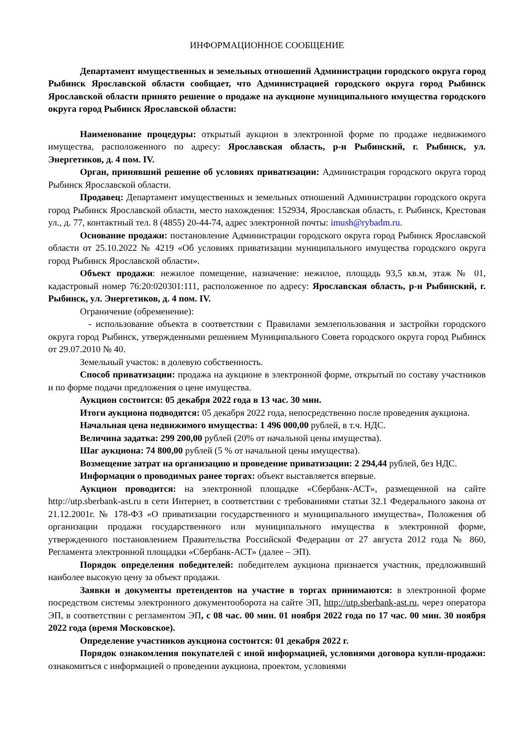ИНФОРМАЦИОННОЕ СООБЩЕНИЕ
Департамент имущественных и земельных отношений Администрации городского округа город Рыбинск Ярославской области сообщает, что Администрацией городского округа город Рыбинск Ярославской области принято решение о продаже на аукционе муниципального имущества городского округа город Рыбинск Ярославской области:
Наименование процедуры: открытый аукцион в электронной форме по продаже недвижимого имущества, расположенного по адресу: Ярославская область, р-н Рыбинский, г. Рыбинск, ул. Энергетиков, д. 4 пом. IV.
Орган, принявший решение об условиях приватизации: Администрация городского округа город Рыбинск Ярославской области.
Продавец: Департамент имущественных и земельных отношений Администрации городского округа город Рыбинск Ярославской области, место нахождения: 152934, Ярославская область, г. Рыбинск, Крестовая ул., д. 77, контактный тел. 8 (4855) 20-44-74, адрес электронной почты: imush@rybadm.ru.
Основание продажи: постановление Администрации городского округа город Рыбинск Ярославской области от 25.10.2022 № 4219 «Об условиях приватизации муниципального имущества городского округа город Рыбинск Ярославской области».
Объект продажи: нежилое помещение, назначение: нежилое, площадь 93,5 кв.м, этаж № 01, кадастровый номер 76:20:020301:111, расположенное по адресу: Ярославская область, р-н Рыбинский, г. Рыбинск, ул. Энергетиков, д. 4 пом. IV.
Ограничение (обременение):
- использование объекта в соответствии с Правилами землепользования и застройки городского округа город Рыбинск, утвержденными решением Муниципального Совета городского округа город Рыбинск от 29.07.2010 № 40.
Земельный участок: в долевую собственность.
Способ приватизации: продажа на аукционе в электронной форме, открытый по составу участников и по форме подачи предложения о цене имущества.
Аукцион состоится: 05 декабря 2022 года в 13 час. 30 мин.
Итоги аукциона подводятся: 05 декабря 2022 года, непосредственно после проведения аукциона.
Начальная цена недвижимого имущества: 1 496 000,00 рублей, в т.ч. НДС.
Величина задатка: 299 200,00 рублей (20% от начальной цены имущества).
Шаг аукциона: 74 800,00 рублей (5 % от начальной цены имущества).
Возмещение затрат на организацию и проведение приватизации: 2 294,44 рублей, без НДС.
Информация о проводимых ранее торгах: объект выставляется впервые.
Аукцион проводится: на электронной площадке «Сбербанк-АСТ», размещенной на сайте http://utp.sberbank-ast.ru в сети Интернет, в соответствии с требованиями статьи 32.1 Федерального закона от 21.12.2001г. № 178-ФЗ «О приватизации государственного и муниципального имущества», Положения об организации продажи государственного или муниципального имущества в электронной форме, утвержденного постановлением Правительства Российской Федерации от 27 августа 2012 года № 860, Регламента электронной площадки «Сбербанк-АСТ» (далее – ЭП).
Порядок определения победителей: победителем аукциона признается участник, предложивший наиболее высокую цену за объект продажи.
Заявки и документы претендентов на участие в торгах принимаются: в электронной форме посредством системы электронного документооборота на сайте ЭП, http://utp.sberbank-ast.ru, через оператора ЭП, в соответствии с регламентом ЭП, с 08 час. 00 мин. 01 ноября 2022 года по 17 час. 00 мин. 30 ноября 2022 года (время Московское).
Определение участников аукциона состоится: 01 декабря 2022 г.
Порядок ознакомления покупателей с иной информацией, условиями договора купли-продажи: ознакомиться с информацией о проведении аукциона, проектом, условиями